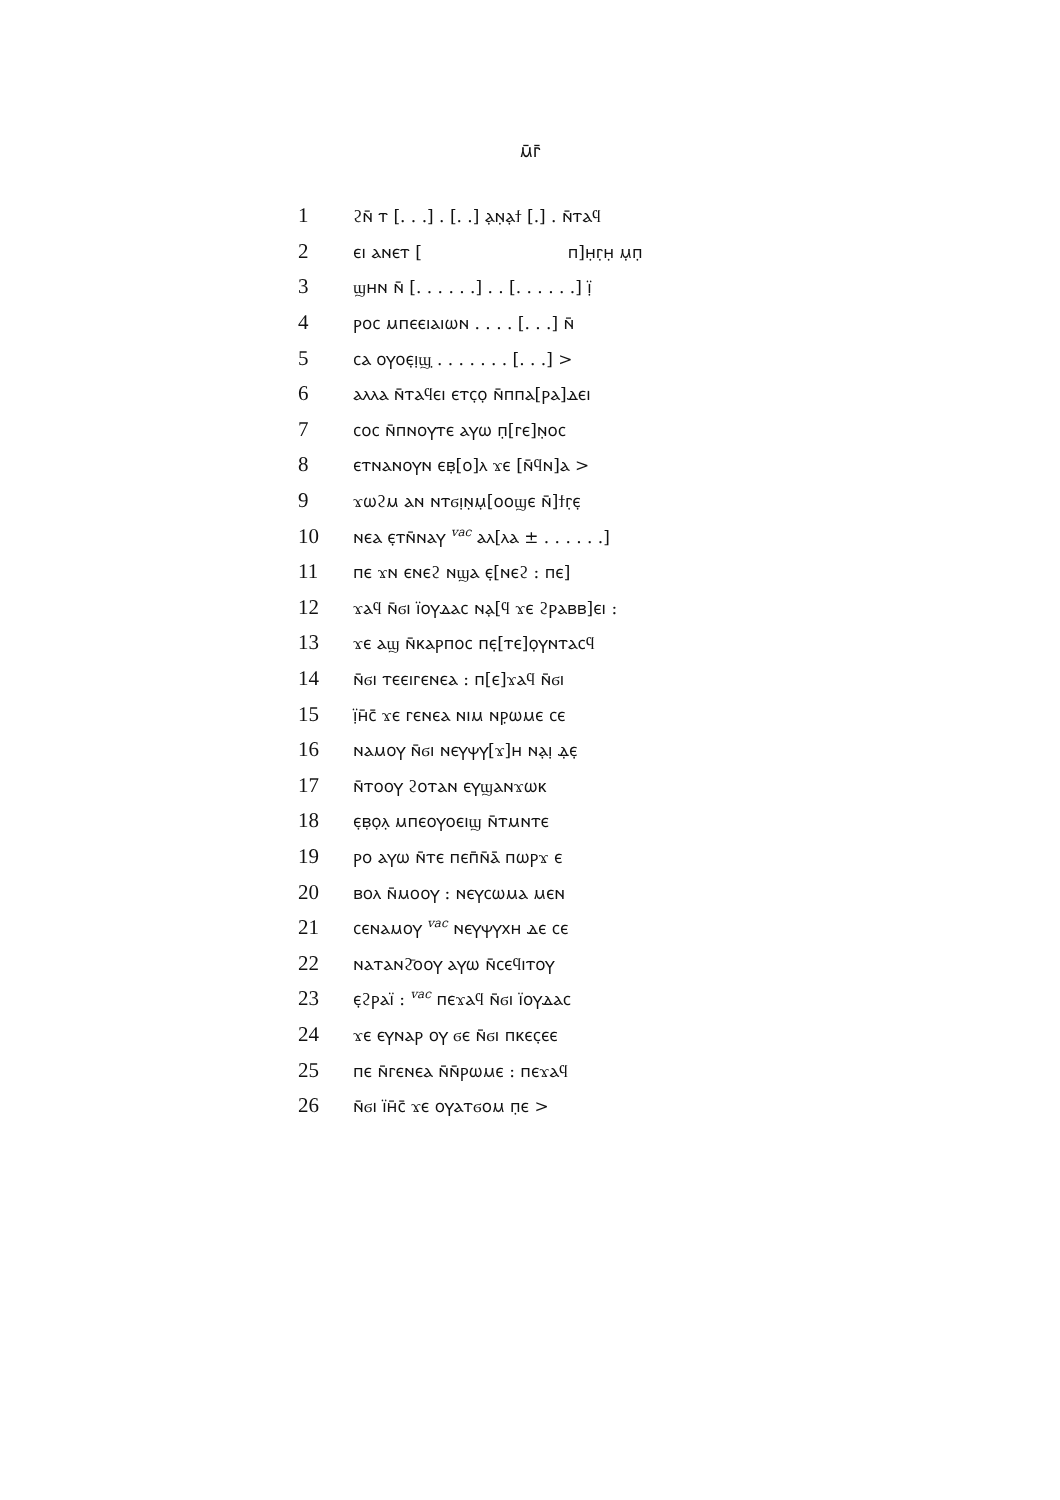ⲙ̄ⲅ̄
1 ϩⲛ̄ ⲧ [. . .] . [. .] ⲁ̣ⲛ̣ⲁ̣ϯ [.] . ⲛ̄ⲧⲁϥ
2 ⲉⲓ ⲁⲛⲉⲧ [ ⲡ]ⲏ̣ⲅ̣ⲏ̣ ⲙ̣ⲡ̣
3 ϣⲏⲛ ⲛ̄ [. . . . . .] . . [. . . . . .] ⲓ̣̈
4 ⲣⲟⲥ ⲙⲡⲉⲉⲓⲁⲓⲱⲛ . . . . [. . .] ⲛ̄
5 ⲥⲁ ⲟⲩⲟⲉ̣ⲓ̣ϣ̣ . . . . . . . [. . .] >
6 ⲁⲗⲗⲁ ⲛ̄ⲧⲁϥⲉⲓ ⲉⲧⲥ̣ⲟ̣ ⲛ̄ⲡⲡⲁ[ⲣⲁ]ⲇⲉⲓ
7 ⲥⲟⲥ ⲛ̄ⲡⲛⲟⲩⲧⲉ ⲁⲩⲱ ⲡ̣[ⲅⲉ]ⲛ̣ⲟⲥ
8 ⲉⲧⲛⲁⲛⲟⲩⲛ ⲉⲃ̣[ⲟ]ⲗ ϫⲉ [ⲛ̄ϥⲛ]ⲁ >
9 ϫⲱϩⲙ ⲁⲛ ⲛⲧϭⲓ̣ⲛ̣ⲙ̣[ⲟⲟϣⲉ ⲛ̄]ϯⲅ̣ⲉ̣
10 ⲛⲉⲁ ⲉ̣ⲧⲛ̄ⲛⲁⲩ <sup>vac</sup> ⲁⲗ[ⲗⲁ ± . . . . . .]
11 ⲡⲉ ϫⲛ ⲉⲛⲉϩ ⲛϣⲁ ⲉ̣[ⲛⲉϩ : ⲡⲉ]
12 ϫⲁϥ ⲛ̄ϭⲓ ⲓ̈ⲟⲩⲇⲁⲥ ⲛⲁ̣[ϥ ϫⲉ ϩⲣⲁⲃⲃ]ⲉⲓ :
13 ϫⲉ ⲁϣ ⲛ̄ⲕⲁⲣⲡⲟⲥ ⲡⲉ̣[ⲧⲉ]ⲟ̣ⲩⲛⲧⲁⲥϥ
14 ⲛ̄ϭⲓ ⲧⲉⲉⲓⲅⲉⲛⲉⲁ : ⲡ[ⲉ]ϫⲁϥ ⲛ̄ϭⲓ
15 ⲓ̣̈ⲏ̄ⲥ̄ ϫⲉ ⲅⲉⲛⲉⲁ ⲛⲓⲙ ⲛⲣ̣ⲱⲙⲉ ⲥⲉ
16 ⲛⲁⲙⲟⲩ ⲛ̄ϭⲓ ⲛⲉⲩⲯⲩ[ϫ]ⲏ ⲛⲁ̣ⲓ̣ ⲇ̣ⲉ̣
17 ⲛ̄ⲧⲟⲟⲩ ϩⲟⲧⲁⲛ ⲉⲩϣⲁⲛϫⲱⲕ
18 ⲉ̣ⲃ̣ⲟ̣ⲗ̣ ⲙⲡⲉⲟⲩⲟⲉⲓϣ ⲛ̄ⲧⲙⲛⲧⲉ
19 ⲣⲟ ⲁⲩⲱ ⲛ̄ⲧⲉ ⲡⲉⲡ̄ⲛ̄ⲁ̄ ⲡⲱⲣϫ ⲉ
20 ⲃⲟⲗ ⲛ̄ⲙⲟⲟⲩ : ⲛⲉⲩⲥⲱⲙⲁ ⲙⲉⲛ
21 ⲥⲉⲛⲁⲙⲟⲩ <sup>vac</sup> ⲛⲉⲩⲯⲩⲭⲏ ⲇⲉ ⲥⲉ
22 ⲛⲁⲧⲁⲛϩ̄ⲟⲟⲩ ⲁⲩⲱ ⲛ̄ⲥⲉϥⲓⲧⲟⲩ
23 ⲉ̣ϩⲣⲁⲓ̈ : <sup>vac</sup> ⲡⲉϫⲁϥ ⲛ̄ϭⲓ ⲓ̈ⲟⲩⲇⲁⲥ
24 ϫⲉ ⲉⲩⲛⲁⲣ ⲟⲩ ϭⲉ ⲛ̄ϭⲓ ⲡⲕⲉⲥ̣ⲉⲉ
25 ⲡⲉ ⲛ̄ⲅⲉⲛⲉⲁ ⲛ̄ⲛ̄ⲣⲱⲙⲉ : ⲡⲉϫⲁϥ
26 ⲛ̄ϭⲓ ⲓ̈ⲏ̄ⲥ̄ ϫⲉ ⲟⲩⲁⲧϭⲟⲙ ⲡ̣ⲉ >